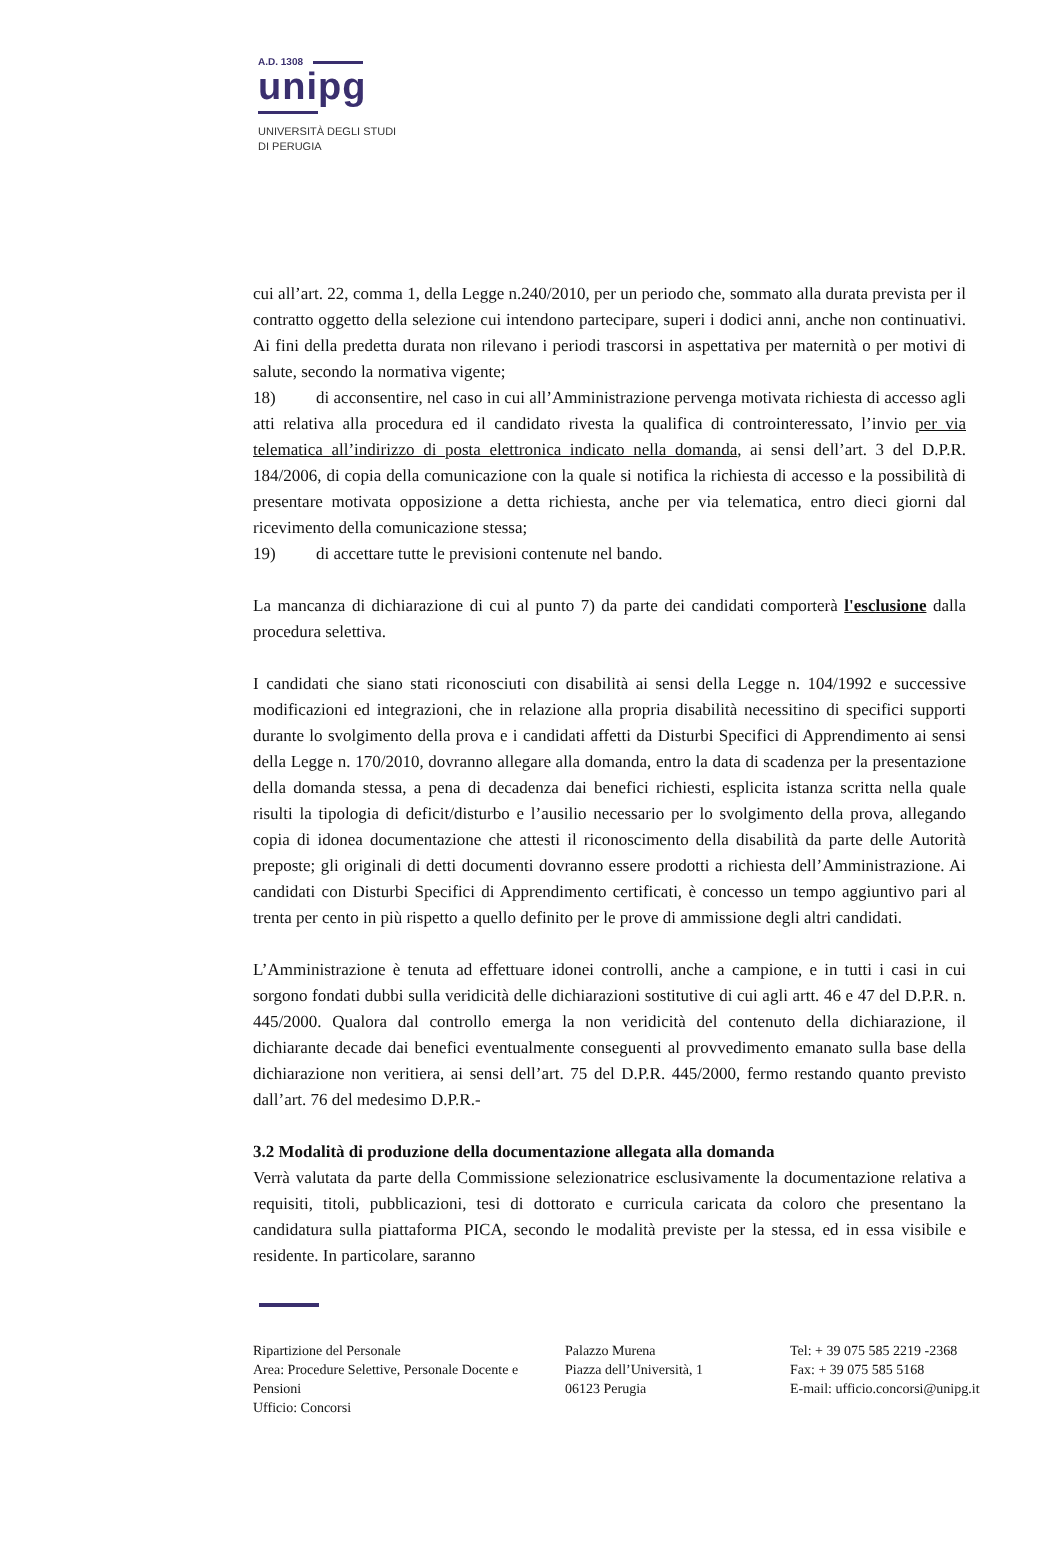A.D. 1308
unipg
UNIVERSITÀ DEGLI STUDI
DI PERUGIA
cui all’art. 22, comma 1, della Legge n.240/2010, per un periodo che, sommato alla durata prevista per il contratto oggetto della selezione cui intendono partecipare, superi i dodici anni, anche non continuativi. Ai fini della predetta durata non rilevano i periodi trascorsi in aspettativa per maternità o per motivi di salute, secondo la normativa vigente;
18) di acconsentire, nel caso in cui all’Amministrazione pervenga motivata richiesta di accesso agli atti relativa alla procedura ed il candidato rivesta la qualifica di controinteressato, l’invio per via telematica all’indirizzo di posta elettronica indicato nella domanda, ai sensi dell’art. 3 del D.P.R. 184/2006, di copia della comunicazione con la quale si notifica la richiesta di accesso e la possibilità di presentare motivata opposizione a detta richiesta, anche per via telematica, entro dieci giorni dal ricevimento della comunicazione stessa;
19) di accettare tutte le previsioni contenute nel bando.
La mancanza di dichiarazione di cui al punto 7) da parte dei candidati comporterà l'esclusione dalla procedura selettiva.
I candidati che siano stati riconosciuti con disabilità ai sensi della Legge n. 104/1992 e successive modificazioni ed integrazioni, che in relazione alla propria disabilità necessitino di specifici supporti durante lo svolgimento della prova e i candidati affetti da Disturbi Specifici di Apprendimento ai sensi della Legge n. 170/2010, dovranno allegare alla domanda, entro la data di scadenza per la presentazione della domanda stessa, a pena di decadenza dai benefici richiesti, esplicita istanza scritta nella quale risulti la tipologia di deficit/disturbo e l’ausilio necessario per lo svolgimento della prova, allegando copia di idonea documentazione che attesti il riconoscimento della disabilità da parte delle Autorità preposte; gli originali di detti documenti dovranno essere prodotti a richiesta dell’Amministrazione. Ai candidati con Disturbi Specifici di Apprendimento certificati, è concesso un tempo aggiuntivo pari al trenta per cento in più rispetto a quello definito per le prove di ammissione degli altri candidati.
L’Amministrazione è tenuta ad effettuare idonei controlli, anche a campione, e in tutti i casi in cui sorgono fondati dubbi sulla veridicità delle dichiarazioni sostitutive di cui agli artt. 46 e 47 del D.P.R. n. 445/2000. Qualora dal controllo emerga la non veridicità del contenuto della dichiarazione, il dichiarante decade dai benefici eventualmente conseguenti al provvedimento emanato sulla base della dichiarazione non veritiera, ai sensi dell’art. 75 del D.P.R. 445/2000, fermo restando quanto previsto dall’art. 76 del medesimo D.P.R.-
3.2 Modalità di produzione della documentazione allegata alla domanda
Verrà valutata da parte della Commissione selezionatrice esclusivamente la documentazione relativa a requisiti, titoli, pubblicazioni, tesi di dottorato e curricula caricata da coloro che presentano la candidatura sulla piattaforma PICA, secondo le modalità previste per la stessa, ed in essa visibile e residente. In particolare, saranno
Ripartizione del Personale
Area: Procedure Selettive, Personale Docente e Pensioni
Ufficio: Concorsi
Palazzo Murena
Piazza dell’Università, 1
06123 Perugia
Tel: + 39 075 585 2219 -2368
Fax: + 39 075 585 5168
E-mail: ufficio.concorsi@unipg.it